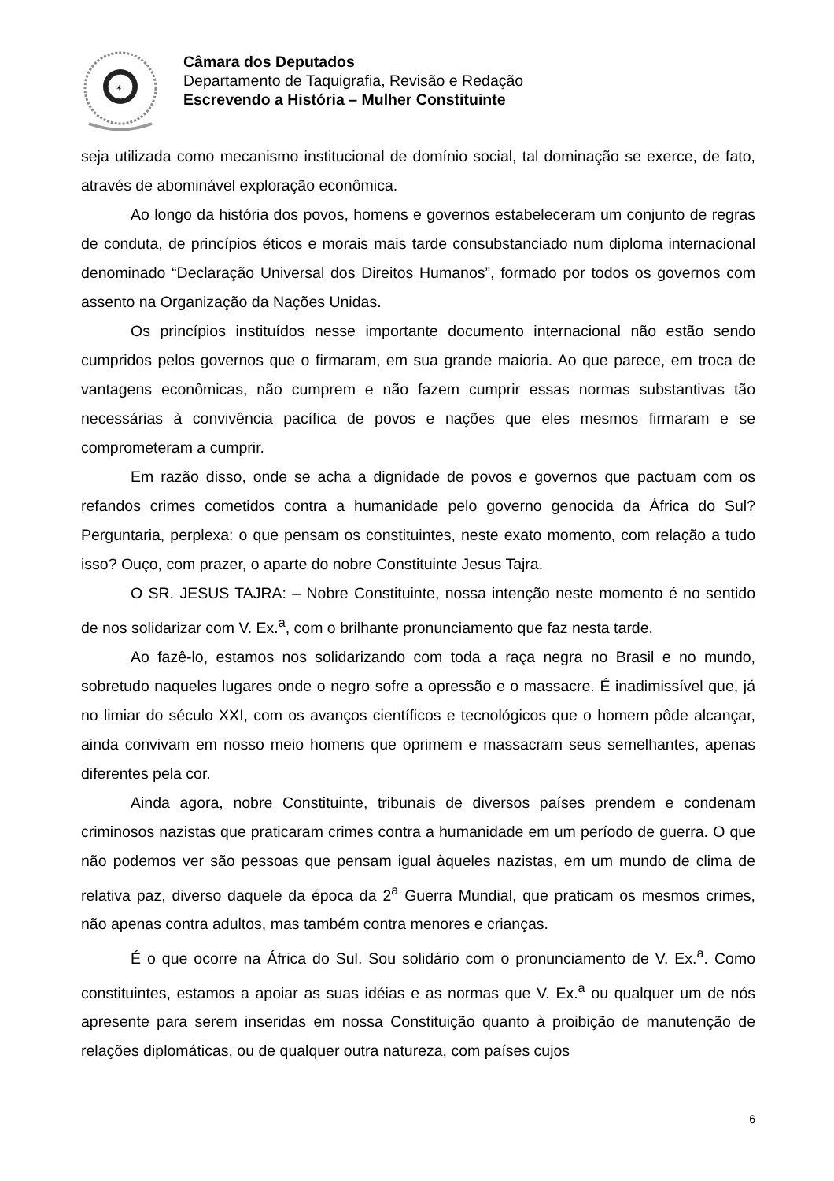✶
Câmara dos Deputados
Departamento de Taquigrafia, Revisão e Redação
Escrevendo a História – Mulher Constituinte
seja utilizada como mecanismo institucional de domínio social, tal dominação se exerce, de fato, através de abominável exploração econômica.
Ao longo da história dos povos, homens e governos estabeleceram um conjunto de regras de conduta, de princípios éticos e morais mais tarde consubstanciado num diploma internacional denominado “Declaração Universal dos Direitos Humanos”, formado por todos os governos com assento na Organização da Nações Unidas.
Os princípios instituídos nesse importante documento internacional não estão sendo cumpridos pelos governos que o firmaram, em sua grande maioria. Ao que parece, em troca de vantagens econômicas, não cumprem e não fazem cumprir essas normas substantivas tão necessárias à convivência pacífica de povos e nações que eles mesmos firmaram e se comprometeram a cumprir.
Em razão disso, onde se acha a dignidade de povos e governos que pactuam com os refandos crimes cometidos contra a humanidade pelo governo genocida da África do Sul? Perguntaria, perplexa: o que pensam os constituintes, neste exato momento, com relação a tudo isso? Ouço, com prazer, o aparte do nobre Constituinte Jesus Tajra.
O SR. JESUS TAJRA: – Nobre Constituinte, nossa intenção neste momento é no sentido de nos solidarizar com V. Ex.<sup>a</sup>, com o brilhante pronunciamento que faz nesta tarde.
Ao fazê-lo, estamos nos solidarizando com toda a raça negra no Brasil e no mundo, sobretudo naqueles lugares onde o negro sofre a opressão e o massacre. É inadimissível que, já no limiar do século XXI, com os avanços científicos e tecnológicos que o homem pôde alcançar, ainda convivam em nosso meio homens que oprimem e massacram seus semelhantes, apenas diferentes pela cor.
Ainda agora, nobre Constituinte, tribunais de diversos países prendem e condenam criminosos nazistas que praticaram crimes contra a humanidade em um período de guerra. O que não podemos ver são pessoas que pensam igual àqueles nazistas, em um mundo de clima de relativa paz, diverso daquele da época da 2<sup>a</sup> Guerra Mundial, que praticam os mesmos crimes, não apenas contra adultos, mas também contra menores e crianças.
É o que ocorre na África do Sul. Sou solidário com o pronunciamento de V. Ex.<sup>a</sup>. Como constituintes, estamos a apoiar as suas idéias e as normas que V. Ex.<sup>a</sup> ou qualquer um de nós apresente para serem inseridas em nossa Constituição quanto à proibição de manutenção de relações diplomáticas, ou de qualquer outra natureza, com países cujos
6